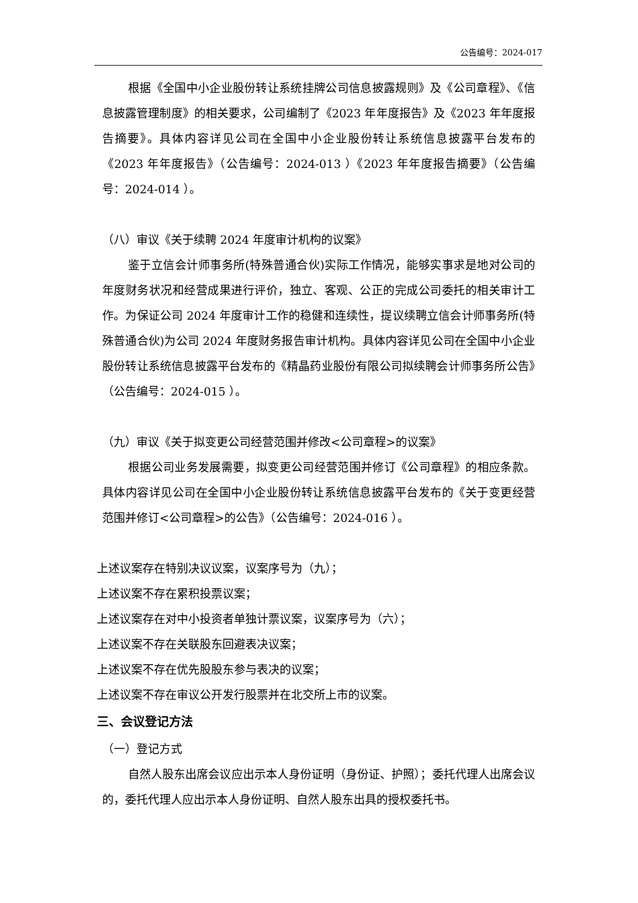公告编号：2024-017
根据《全国中小企业股份转让系统挂牌公司信息披露规则》及《公司章程》、《信息披露管理制度》的相关要求，公司编制了《2023 年年度报告》及《2023 年年度报告摘要》。具体内容详见公司在全国中小企业股份转让系统信息披露平台发布的《2023 年年度报告》（公告编号：2024-013 ）《2023 年年度报告摘要》（公告编号：2024-014 ）。
（八）审议《关于续聘 2024 年度审计机构的议案》
鉴于立信会计师事务所(特殊普通合伙)实际工作情况，能够实事求是地对公司的年度财务状况和经营成果进行评价，独立、客观、公正的完成公司委托的相关审计工作。为保证公司 2024 年度审计工作的稳健和连续性，提议续聘立信会计师事务所(特殊普通合伙)为公司 2024 年度财务报告审计机构。具体内容详见公司在全国中小企业股份转让系统信息披露平台发布的《精晶药业股份有限公司拟续聘会计师事务所公告》（公告编号：2024-015 ）。
（九）审议《关于拟变更公司经营范围并修改<公司章程>的议案》
根据公司业务发展需要，拟变更公司经营范围并修订《公司章程》的相应条款。具体内容详见公司在全国中小企业股份转让系统信息披露平台发布的《关于变更经营范围并修订<公司章程>的公告》（公告编号：2024-016 ）。
上述议案存在特别决议议案，议案序号为（九）；
上述议案不存在累积投票议案；
上述议案存在对中小投资者单独计票议案，议案序号为（六）；
上述议案不存在关联股东回避表决议案；
上述议案不存在优先股股东参与表决的议案；
上述议案不存在审议公开发行股票并在北交所上市的议案。
三、会议登记方法
（一）登记方式
自然人股东出席会议应出示本人身份证明（身份证、护照）；委托代理人出席会议的，委托代理人应出示本人身份证明、自然人股东出具的授权委托书。